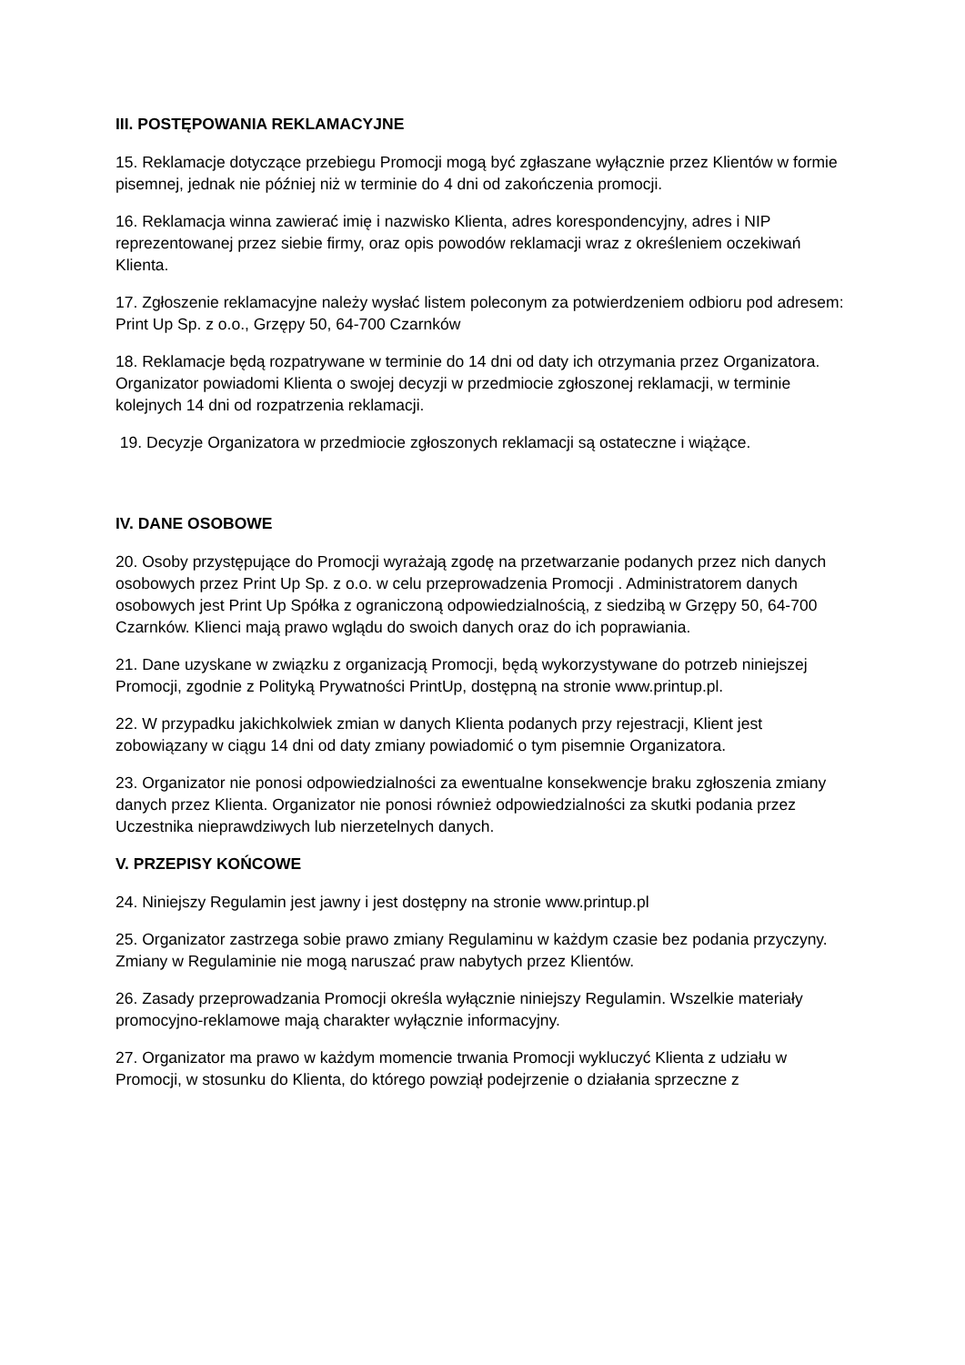III. POSTĘPOWANIA REKLAMACYJNE
15. Reklamacje dotyczące przebiegu Promocji mogą być zgłaszane wyłącznie przez Klientów w formie pisemnej, jednak nie później niż w terminie do 4 dni od zakończenia promocji.
16. Reklamacja winna zawierać imię i nazwisko Klienta, adres korespondencyjny, adres i NIP reprezentowanej przez siebie firmy, oraz opis powodów reklamacji wraz z określeniem oczekiwań Klienta.
17. Zgłoszenie reklamacyjne należy wysłać listem poleconym za potwierdzeniem odbioru pod adresem: Print Up Sp. z o.o., Grzępy 50, 64-700 Czarnków
18. Reklamacje będą rozpatrywane w terminie do 14 dni od daty ich otrzymania przez Organizatora. Organizator powiadomi Klienta o swojej decyzji w przedmiocie zgłoszonej reklamacji, w terminie kolejnych 14 dni od rozpatrzenia reklamacji.
19. Decyzje Organizatora w przedmiocie zgłoszonych reklamacji są ostateczne i wiążące.
IV. DANE OSOBOWE
20. Osoby przystępujące do Promocji wyrażają zgodę na przetwarzanie podanych przez nich danych osobowych przez Print Up Sp. z o.o. w celu przeprowadzenia Promocji . Administratorem danych osobowych jest Print Up Spółka z ograniczoną odpowiedzialnością, z siedzibą w Grzępy 50, 64-700 Czarnków. Klienci mają prawo wglądu do swoich danych oraz do ich poprawiania.
21. Dane uzyskane w związku z organizacją Promocji, będą wykorzystywane do potrzeb niniejszej Promocji, zgodnie z Polityką Prywatności PrintUp, dostępną na stronie www.printup.pl.
22. W przypadku jakichkolwiek zmian w danych Klienta podanych przy rejestracji, Klient jest zobowiązany w ciągu 14 dni od daty zmiany powiadomić o tym pisemnie Organizatora.
23. Organizator nie ponosi odpowiedzialności za ewentualne konsekwencje braku zgłoszenia zmiany danych przez Klienta. Organizator nie ponosi również odpowiedzialności za skutki podania przez Uczestnika nieprawdziwych lub nierzetelnych danych.
V. PRZEPISY KOŃCOWE
24. Niniejszy Regulamin jest jawny i jest dostępny na stronie www.printup.pl
25. Organizator zastrzega sobie prawo zmiany Regulaminu w każdym czasie bez podania przyczyny. Zmiany w Regulaminie nie mogą naruszać praw nabytych przez Klientów.
26. Zasady przeprowadzania Promocji określa wyłącznie niniejszy Regulamin. Wszelkie materiały promocyjno-reklamowe mają charakter wyłącznie informacyjny.
27. Organizator ma prawo w każdym momencie trwania Promocji wykluczyć Klienta z udziału w Promocji, w stosunku do Klienta, do którego powziął podejrzenie o działania sprzeczne z